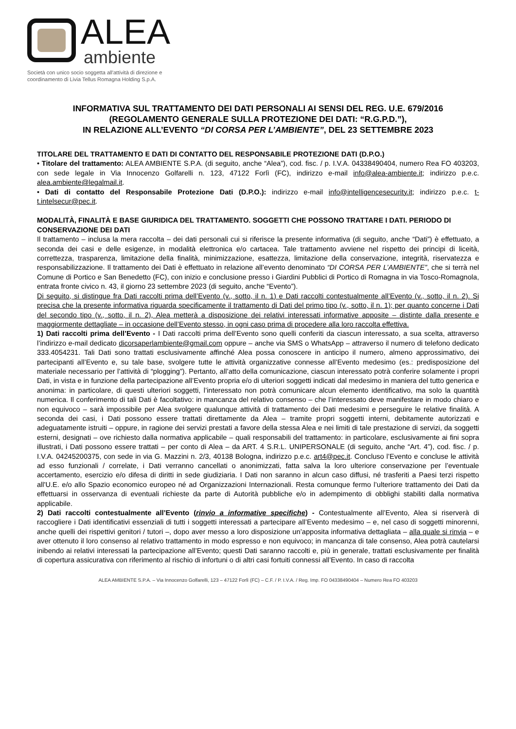ALEA
ambiente
Società con unico socio soggetta all'attività di direzione e
coordinamento di Livia Tellus Romagna Holding S.p.A.
INFORMATIVA SUL TRATTAMENTO DEI DATI PERSONALI AI SENSI DEL REG. U.E. 679/2016
(REGOLAMENTO GENERALE SULLA PROTEZIONE DEI DATI: “R.G.P.D.”),
IN RELAZIONE ALL’EVENTO “DI CORSA PER L’AMBIENTE”, DEL 23 SETTEMBRE 2023
TITOLARE DEL TRATTAMENTO E DATI DI CONTATTO DEL RESPONSABILE PROTEZIONE DATI (D.P.O.)
• Titolare del trattamento: ALEA AMBIENTE S.P.A. (di seguito, anche “Alea”), cod. fisc. / p. I.V.A. 04338490404, numero Rea FO 403203, con sede legale in Via Innocenzo Golfarelli n. 123, 47122 Forlì (FC), indirizzo e-mail info@alea-ambiente.it; indirizzo p.e.c. alea.ambiente@legalmail.it.
• Dati di contatto del Responsabile Protezione Dati (D.P.O.): indirizzo e-mail info@intelligencesecurity.it; indirizzo p.e.c. t-t.intelsecur@pec.it.
MODALITÀ, FINALITÀ E BASE GIURIDICA DEL TRATTAMENTO. SOGGETTI CHE POSSONO TRATTARE I DATI. PERIODO DI CONSERVAZIONE DEI DATI
Il trattamento – inclusa la mera raccolta – dei dati personali cui si riferisce la presente informativa (di seguito, anche “Dati”) è effettuato, a seconda dei casi e delle esigenze, in modalità elettronica e/o cartacea. Tale trattamento avviene nel rispetto dei principi di liceità, correttezza, trasparenza, limitazione della finalità, minimizzazione, esattezza, limitazione della conservazione, integrità, riservatezza e responsabilizzazione. Il trattamento dei Dati è effettuato in relazione all’evento denominato “DI CORSA PER L’AMBIENTE”, che si terrà nel Comune di Portico e San Benedetto (FC), con inizio e conclusione presso i Giardini Pubblici di Portico di Romagna in via Tosco-Romagnola, entrata fronte civico n. 43, il giorno 23 settembre 2023 (di seguito, anche “Evento”).
Di seguito, si distingue fra Dati raccolti prima dell’Evento (v., sotto, il n. 1) e Dati raccolti contestualmente all’Evento (v., sotto, il n. 2). Si precisa che la presente informativa riguarda specificamente il trattamento di Dati del primo tipo (v., sotto, il n. 1); per quanto concerne i Dati del secondo tipo (v., sotto, il n. 2), Alea metterà a disposizione dei relativi interessati informative apposite – distinte dalla presente e maggiormente dettagliate – in occasione dell’Evento stesso, in ogni caso prima di procedere alla loro raccolta effettiva.
1) Dati raccolti prima dell’Evento - I Dati raccolti prima dell’Evento sono quelli conferiti da ciascun interessato, a sua scelta, attraverso l’indirizzo e-mail dedicato dicorsaperlambiente@gmail.com oppure – anche via SMS o WhatsApp – attraverso il numero di telefono dedicato 333.4054231. Tali Dati sono trattati esclusivamente affinché Alea possa conoscere in anticipo il numero, almeno approssimativo, dei partecipanti all’Evento e, su tale base, svolgere tutte le attività organizzative connesse all’Evento medesimo (es.: predisposizione del materiale necessario per l’attività di “plogging”). Pertanto, all’atto della comunicazione, ciascun interessato potrà conferire solamente i propri Dati, in vista e in funzione della partecipazione all’Evento propria e/o di ulteriori soggetti indicati dal medesimo in maniera del tutto generica e anonima: in particolare, di questi ulteriori soggetti, l’interessato non potrà comunicare alcun elemento identificativo, ma solo la quantità numerica. Il conferimento di tali Dati è facoltativo: in mancanza del relativo consenso – che l’interessato deve manifestare in modo chiaro e non equivoco – sarà impossibile per Alea svolgere qualunque attività di trattamento dei Dati medesimi e perseguire le relative finalità. A seconda dei casi, i Dati possono essere trattati direttamente da Alea – tramite propri soggetti interni, debitamente autorizzati e adeguatamente istruiti – oppure, in ragione dei servizi prestati a favore della stessa Alea e nei limiti di tale prestazione di servizi, da soggetti esterni, designati – ove richiesto dalla normativa applicabile – quali responsabili del trattamento: in particolare, esclusivamente ai fini sopra illustrati, i Dati possono essere trattati – per conto di Alea – da ART. 4 S.R.L. UNIPERSONALE (di seguito, anche “Art. 4”), cod. fisc. / p. I.V.A. 04245200375, con sede in via G. Mazzini n. 2/3, 40138 Bologna, indirizzo p.e.c. art4@pec.it. Concluso l’Evento e concluse le attività ad esso funzionali / correlate, i Dati verranno cancellati o anonimizzati, fatta salva la loro ulteriore conservazione per l’eventuale accertamento, esercizio e/o difesa di diritti in sede giudiziaria. I Dati non saranno in alcun caso diffusi, né trasferiti a Paesi terzi rispetto all'U.E. e/o allo Spazio economico europeo né ad Organizzazioni Internazionali. Resta comunque fermo l’ulteriore trattamento dei Dati da effettuarsi in osservanza di eventuali richieste da parte di Autorità pubbliche e/o in adempimento di obblighi stabiliti dalla normativa applicabile.
2) Dati raccolti contestualmente all’Evento (rinvio a informative specifiche) - Contestualmente all’Evento, Alea si riserverà di raccogliere i Dati identificativi essenziali di tutti i soggetti interessati a partecipare all’Evento medesimo – e, nel caso di soggetti minorenni, anche quelli dei rispettivi genitori / tutori –, dopo aver messo a loro disposizione un’apposita informativa dettagliata – alla quale si rinvia – e aver ottenuto il loro consenso al relativo trattamento in modo espresso e non equivoco; in mancanza di tale consenso, Alea potrà cautelarsi inibendo ai relativi interessati la partecipazione all’Evento; questi Dati saranno raccolti e, più in generale, trattati esclusivamente per finalità di copertura assicurativa con riferimento al rischio di infortuni o di altri casi fortuiti connessi all’Evento. In caso di raccolta
ALEA AMBIENTE S.P.A. – Via Innocenzo Golfarelli, 123 – 47122 Forlì (FC) – C.F. / P. I.V.A. / Reg. Imp. FO 04338490404 – Numero Rea FO 403203